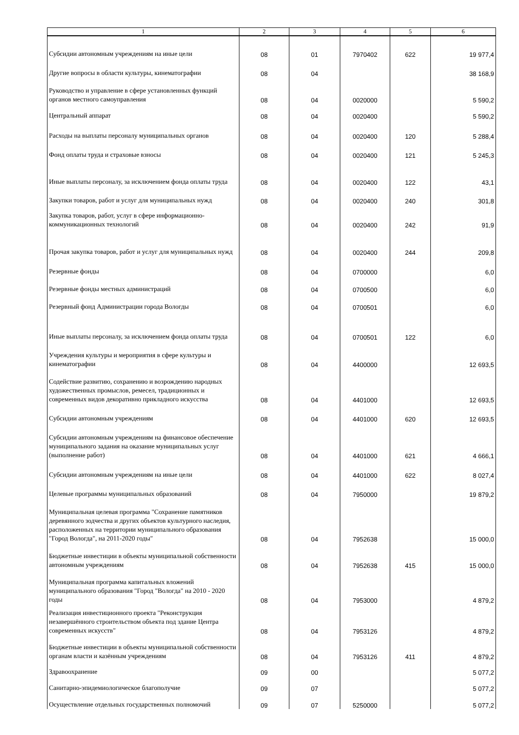| 1 | 2 | 3 | 4 | 5 | 6 |
| --- | --- | --- | --- | --- | --- |
| Субсидии автономным учреждениям на иные цели | 08 | 01 | 7970402 | 622 | 19 977,4 |
| Другие вопросы в области культуры, кинематографии | 08 | 04 | | | 38 168,9 |
| Руководство и управление в сфере установленных функций органов местного самоуправления | 08 | 04 | 0020000 | | 5 590,2 |
| Центральный аппарат | 08 | 04 | 0020400 | | 5 590,2 |
| Расходы на выплаты персоналу муниципальных органов | 08 | 04 | 0020400 | 120 | 5 288,4 |
| Фонд оплаты труда и страховые взносы | 08 | 04 | 0020400 | 121 | 5 245,3 |
| Иные выплаты персоналу, за исключением фонда оплаты труда | 08 | 04 | 0020400 | 122 | 43,1 |
| Закупки товаров, работ и услуг для муниципальных нужд | 08 | 04 | 0020400 | 240 | 301,8 |
| Закупка товаров, работ, услуг в сфере информационно-коммуникационных технологий | 08 | 04 | 0020400 | 242 | 91,9 |
| Прочая закупка товаров, работ и услуг для муниципальных нужд | 08 | 04 | 0020400 | 244 | 209,8 |
| Резервные фонды | 08 | 04 | 0700000 | | 6,0 |
| Резервные фонды местных администраций | 08 | 04 | 0700500 | | 6,0 |
| Резервный фонд Администрации города Вологды | 08 | 04 | 0700501 | | 6,0 |
| Иные выплаты персоналу, за исключением фонда оплаты труда | 08 | 04 | 0700501 | 122 | 6,0 |
| Учреждения культуры и мероприятия в сфере культуры и кинематографии | 08 | 04 | 4400000 | | 12 693,5 |
| Содействие развитию, сохранению и возрождению народных художественных промыслов, ремесел, традиционных и современных видов декоративно прикладного искусства | 08 | 04 | 4401000 | | 12 693,5 |
| Субсидии автономным учреждениям | 08 | 04 | 4401000 | 620 | 12 693,5 |
| Субсидии автономным учреждениям на финансовое обеспечение муниципального задания на оказание муниципальных услуг (выполнение работ) | 08 | 04 | 4401000 | 621 | 4 666,1 |
| Субсидии автономным учреждениям на иные цели | 08 | 04 | 4401000 | 622 | 8 027,4 |
| Целевые программы муниципальных образований | 08 | 04 | 7950000 | | 19 879,2 |
| Муниципальная целевая программа "Сохранение памятников деревянного зодчества и других объектов культурного наследия, расположенных на территории муниципального образования "Город Вологда", на 2011-2020 годы" | 08 | 04 | 7952638 | | 15 000,0 |
| Бюджетные инвестиции в объекты муниципальной собственности автономным учреждениям | 08 | 04 | 7952638 | 415 | 15 000,0 |
| Муниципальная программа капитальных вложений муниципального образования "Город "Вологда" на 2010 - 2020 годы | 08 | 04 | 7953000 | | 4 879,2 |
| Реализация инвестиционного проекта "Реконструкция незавершённого строительством объекта под здание Центра современных искусств" | 08 | 04 | 7953126 | | 4 879,2 |
| Бюджетные инвестиции в объекты муниципальной собственности органам власти и казённым учреждениям | 08 | 04 | 7953126 | 411 | 4 879,2 |
| Здравоохранение | 09 | 00 | | | 5 077,2 |
| Санитарно-эпидемиологическое благополучие | 09 | 07 | | | 5 077,2 |
| Осуществление отдельных государственных полномочий | 09 | 07 | 5250000 | | 5 077,2 |